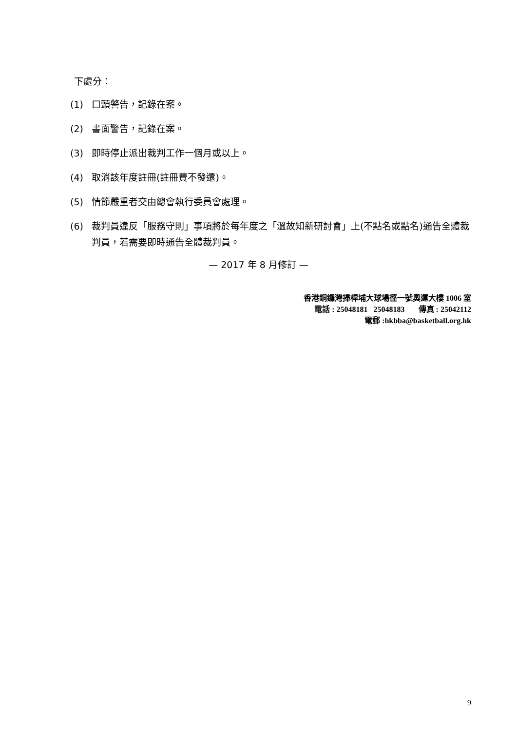下處分：
(1) 口頭警告，記錄在案。
(2) 書面警告，記錄在案。
(3) 即時停止派出裁判工作一個月或以上。
(4) 取消該年度註冊(註冊費不發還)。
(5) 情節嚴重者交由總會執行委員會處理。
(6) 裁判員違反「服務守則」事項將於每年度之「溫故知新研討會」上(不點名或點名)通告全體裁判員，若需要即時通告全體裁判員。
— 2017 年 8 月修訂 —
香港銅鑼灣掃桿埔大球場徑一號奧運大樓 1006 室
電話 : 25048181 25048183 傳真 : 25042112
電郵 :hkbba@basketball.org.hk
9